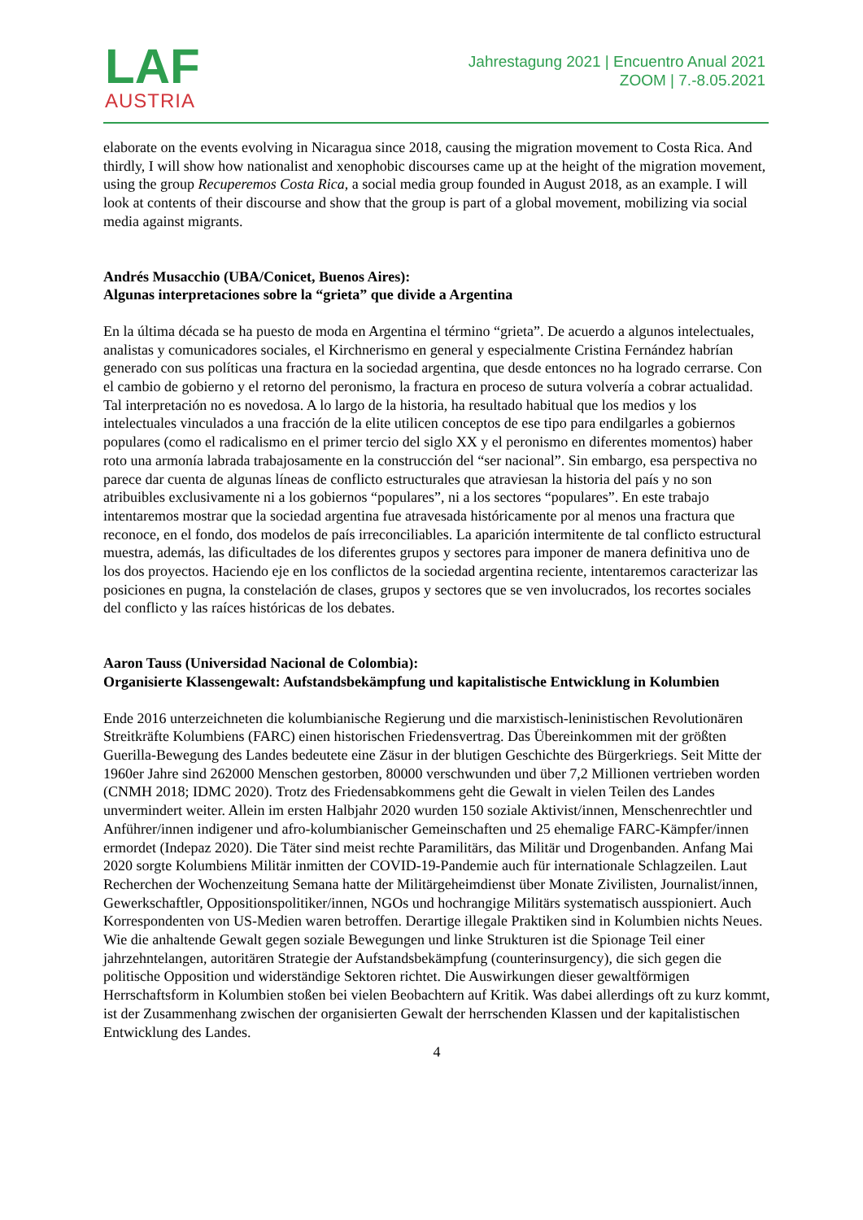LAF
AUSTRIA
Jahrestagung 2021 | Encuentro Anual 2021
ZOOM | 7.-8.05.2021
elaborate on the events evolving in Nicaragua since 2018, causing the migration movement to Costa Rica. And thirdly, I will show how nationalist and xenophobic discourses came up at the height of the migration movement, using the group Recuperemos Costa Rica, a social media group founded in August 2018, as an example. I will look at contents of their discourse and show that the group is part of a global movement, mobilizing via social media against migrants.
Andrés Musacchio (UBA/Conicet, Buenos Aires):
Algunas interpretaciones sobre la “grieta” que divide a Argentina
En la última década se ha puesto de moda en Argentina el término “grieta”. De acuerdo a algunos intelectuales, analistas y comunicadores sociales, el Kirchnerismo en general y especialmente Cristina Fernández habrían generado con sus políticas una fractura en la sociedad argentina, que desde entonces no ha logrado cerrarse. Con el cambio de gobierno y el retorno del peronismo, la fractura en proceso de sutura volvería a cobrar actualidad. Tal interpretación no es novedosa. A lo largo de la historia, ha resultado habitual que los medios y los intelectuales vinculados a una fracción de la elite utilicen conceptos de ese tipo para endilgarles a gobiernos populares (como el radicalismo en el primer tercio del siglo XX y el peronismo en diferentes momentos) haber roto una armonía labrada trabajosamente en la construcción del “ser nacional”. Sin embargo, esa perspectiva no parece dar cuenta de algunas líneas de conflicto estructurales que atraviesan la historia del país y no son atribuibles exclusivamente ni a los gobiernos “populares”, ni a los sectores “populares”. En este trabajo intentaremos mostrar que la sociedad argentina fue atravesada históricamente por al menos una fractura que reconoce, en el fondo, dos modelos de país irreconciliables. La aparición intermitente de tal conflicto estructural muestra, además, las dificultades de los diferentes grupos y sectores para imponer de manera definitiva uno de los dos proyectos. Haciendo eje en los conflictos de la sociedad argentina reciente, intentaremos caracterizar las posiciones en pugna, la constelación de clases, grupos y sectores que se ven involucrados, los recortes sociales del conflicto y las raíces históricas de los debates.
Aaron Tauss (Universidad Nacional de Colombia):
Organisierte Klassengewalt: Aufstandsbekämpfung und kapitalistische Entwicklung in Kolumbien
Ende 2016 unterzeichneten die kolumbianische Regierung und die marxistisch-leninistischen Revolutionären Streitkräfte Kolumbiens (FARC) einen historischen Friedensvertrag. Das Übereinkommen mit der größten Guerilla-Bewegung des Landes bedeutete eine Zäsur in der blutigen Geschichte des Bürgerkriegs. Seit Mitte der 1960er Jahre sind 262000 Menschen gestorben, 80000 verschwunden und über 7,2 Millionen vertrieben worden (CNMH 2018; IDMC 2020). Trotz des Friedensabkommens geht die Gewalt in vielen Teilen des Landes unvermindert weiter. Allein im ersten Halbjahr 2020 wurden 150 soziale Aktivist/innen, Menschenrechtler und Anführer/innen indigener und afro-kolumbianischer Gemeinschaften und 25 ehemalige FARC-Kämpfer/innen ermordet (Indepaz 2020). Die Täter sind meist rechte Paramilitärs, das Militär und Drogenbanden. Anfang Mai 2020 sorgte Kolumbiens Militär inmitten der COVID-19-Pandemie auch für internationale Schlagzeilen. Laut Recherchen der Wochenzeitung Semana hatte der Militärgeheimdienst über Monate Zivilisten, Journalist/innen, Gewerkschaftler, Oppositionspolitiker/innen, NGOs und hochrangige Militärs systematisch ausspioniert. Auch Korrespondenten von US-Medien waren betroffen. Derartige illegale Praktiken sind in Kolumbien nichts Neues. Wie die anhaltende Gewalt gegen soziale Bewegungen und linke Strukturen ist die Spionage Teil einer jahrzehntelangen, autoritären Strategie der Aufstandsbekämpfung (counterinsurgency), die sich gegen die politische Opposition und widerständige Sektoren richtet. Die Auswirkungen dieser gewaltförmigen Herrschaftsform in Kolumbien stoßen bei vielen Beobachtern auf Kritik. Was dabei allerdings oft zu kurz kommt, ist der Zusammenhang zwischen der organisierten Gewalt der herrschenden Klassen und der kapitalistischen Entwicklung des Landes.
4